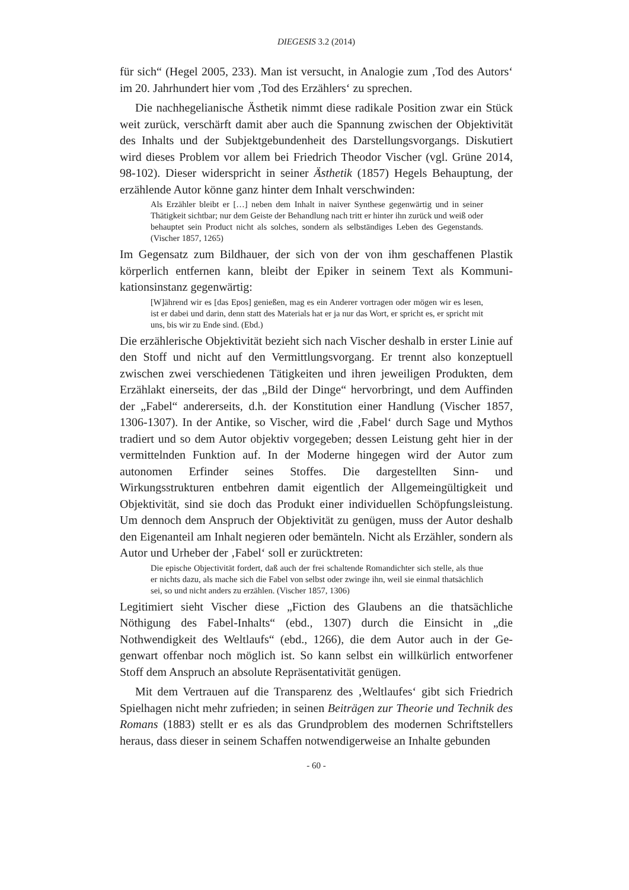DIEGESIS 3.2 (2014)
für sich“ (Hegel 2005, 233). Man ist versucht, in Analogie zum ‚Tod des Autors‘ im 20. Jahrhundert hier vom ‚Tod des Erzählers‘ zu sprechen.
Die nachhegelianische Ästhetik nimmt diese radikale Position zwar ein Stück weit zurück, verschärft damit aber auch die Spannung zwischen der Objektivität des Inhalts und der Subjektgebundenheit des Darstellungs­vorgangs. Diskutiert wird dieses Problem vor allem bei Friedrich Theodor Vischer (vgl. Grüne 2014, 98-102). Dieser widerspricht in seiner Ästhetik (1857) Hegels Behauptung, der erzählende Autor könne ganz hinter dem Inhalt verschwinden:
Als Erzähler bleibt er […] neben dem Inhalt in naiver Synthese gegenwärtig und in seiner Thätigkeit sichtbar; nur dem Geiste der Behandlung nach tritt er hinter ihn zurück und weiß oder behauptet sein Product nicht als solches, sondern als selbständiges Leben des Gegenstands. (Vischer 1857, 1265)
Im Gegensatz zum Bildhauer, der sich von der von ihm geschaffenen Plastik körperlich entfernen kann, bleibt der Epiker in seinem Text als Kommuni­kationsinstanz gegenwärtig:
[W]ährend wir es [das Epos] genießen, mag es ein Anderer vortragen oder mö­gen wir es lesen, ist er dabei und darin, denn statt des Materials hat er ja nur das Wort, er spricht es, er spricht mit uns, bis wir zu Ende sind. (Ebd.)
Die erzählerische Objektivität bezieht sich nach Vischer deshalb in erster Linie auf den Stoff und nicht auf den Vermittlungsvorgang. Er trennt also konzeptuell zwischen zwei verschiedenen Tätigkeiten und ihren jeweiligen Pro­dukten, dem Erzählakt einerseits, der das „Bild der Dinge“ hervorbringt, und dem Auffinden der „Fabel“ andererseits, d.h. der Konstitution einer Handlung (Vischer 1857, 1306-1307). In der Antike, so Vischer, wird die ‚Fabel‘ durch Sage und Mythos tradiert und so dem Autor objektiv vorgegeben; dessen Leistung geht hier in der vermittelnden Funktion auf. In der Moderne hin­gegen wird der Autor zum autonomen Erfinder seines Stoffes. Die dar­gestellten Sinn- und Wirkungsstrukturen entbehren damit eigentlich der Allgemeingültigkeit und Objektivität, sind sie doch das Produkt einer individuellen Schöpfungsleistung. Um dennoch dem Anspruch der Objektivität zu genügen, muss der Autor deshalb den Eigenanteil am Inhalt negieren oder bemänteln. Nicht als Erzähler, sondern als Autor und Urheber der ‚Fabel‘ soll er zurücktreten:
Die epische Objectivität fordert, daß auch der frei schaltende Romandichter sich stelle, als thue er nichts dazu, als mache sich die Fabel von selbst oder zwinge ihn, weil sie einmal thatsächlich sei, so und nicht anders zu erzählen. (Vischer 1857, 1306)
Legitimiert sieht Vischer diese „Fiction des Glaubens an die thatsächliche Nöthigung des Fabel-Inhalts“ (ebd., 1307) durch die Einsicht in „die Nothwendigkeit des Weltlaufs“ (ebd., 1266), die dem Autor auch in der Ge­genwart offenbar noch möglich ist. So kann selbst ein willkürlich entworfener Stoff dem Anspruch an absolute Repräsentativität genügen.
Mit dem Vertrauen auf die Transparenz des ‚Weltlaufes‘ gibt sich Friedrich Spielhagen nicht mehr zufrieden; in seinen Beiträgen zur Theorie und Technik des Romans (1883) stellt er es als das Grundproblem des modernen Schriftstellers heraus, dass dieser in seinem Schaffen notwendigerweise an Inhalte gebunden
- 60 -